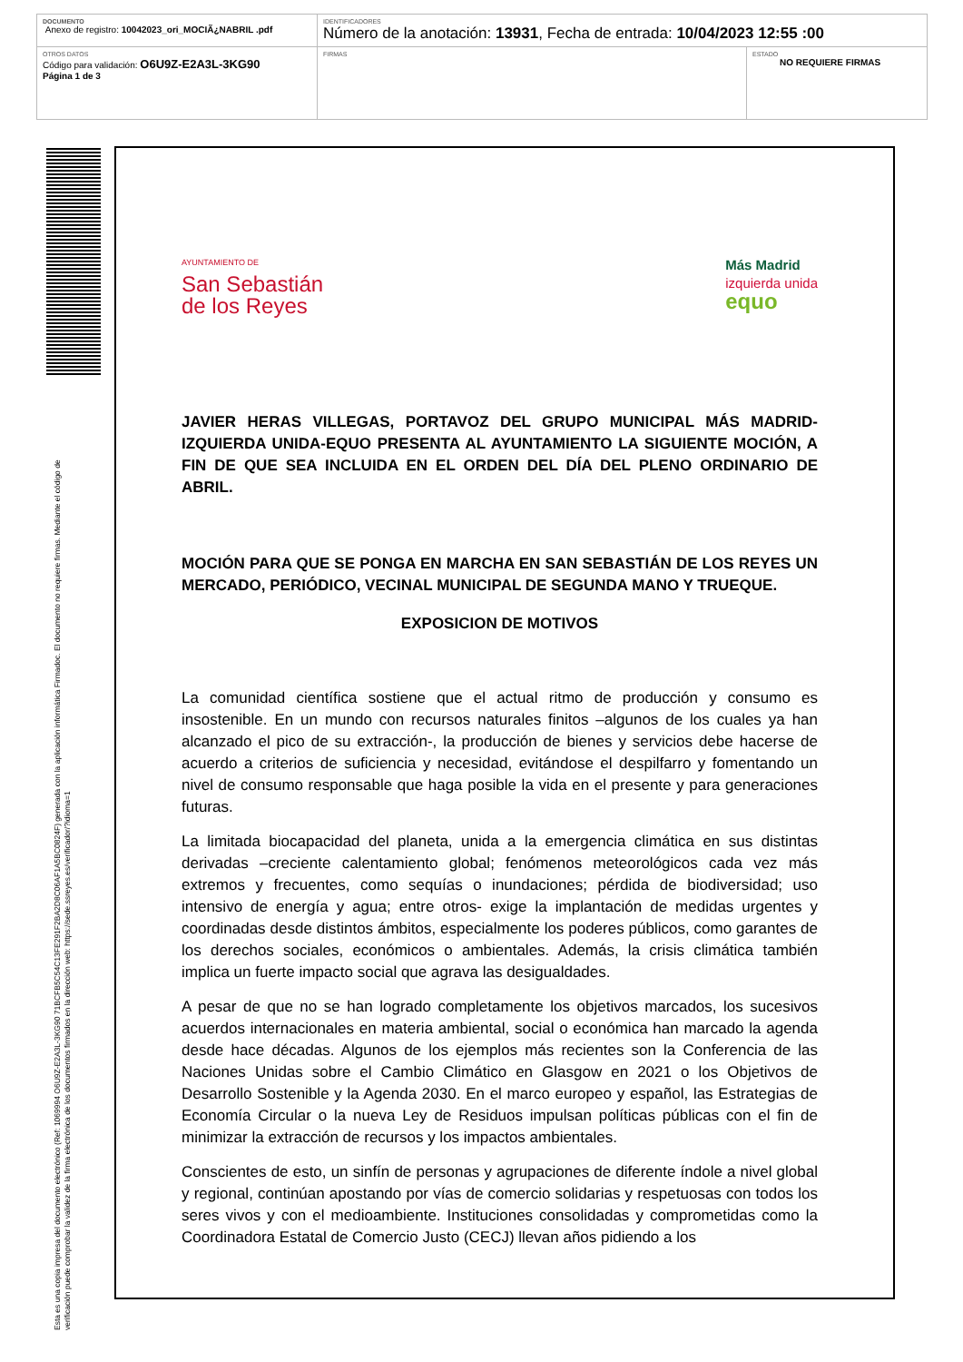| DOCUMENTO Anexo de registro: 10042023_ori_MOCIÃ¿NABRIL .pdf | IDENTIFICADORES Número de la anotación: 13931 , Fecha de entrada: 10/04/2023 12:55 :00 | |
| OTROS DATOS Código para validación: O6U9Z-E2A3L-3KG90 Página 1 de 3 | FIRMAS | ESTADO NO REQUIERE FIRMAS |
Esta es una copia impresa del documento electrónico (Ref: 1069994 O6U9Z-E2A3L-3KG90 71BCFB5C54C13FE291F2BA2D8C06AF1A5BC0824F) generada con la aplicación informática Firmadoc. El documento no requiere firmas. Mediante el código de
verificación puede comprobar la validez de la firma electrónica de los documentos firmados en la dirección web: https://sede.ssreyes.es/verificador/?idioma=1
AYUNTAMIENTO DE
San Sebastián
de los Reyes
Más Madrid
izquierda unida
equo
JAVIER HERAS VILLEGAS, PORTAVOZ DEL GRUPO MUNICIPAL MÁS MADRID-IZQUIERDA UNIDA-EQUO PRESENTA AL AYUNTAMIENTO LA SIGUIENTE MOCIÓN, A FIN DE QUE SEA INCLUIDA EN EL ORDEN DEL DÍA DEL PLENO ORDINARIO DE ABRIL.
MOCIÓN PARA QUE SE PONGA EN MARCHA EN SAN SEBASTIÁN DE LOS REYES UN MERCADO, PERIÓDICO, VECINAL MUNICIPAL DE SEGUNDA MANO Y TRUEQUE.
EXPOSICION DE MOTIVOS
La comunidad científica sostiene que el actual ritmo de producción y consumo es insostenible. En un mundo con recursos naturales finitos –algunos de los cuales ya han alcanzado el pico de su extracción-, la producción de bienes y servicios debe hacerse de acuerdo a criterios de suficiencia y necesidad, evitándose el despilfarro y fomentando un nivel de consumo responsable que haga posible la vida en el presente y para generaciones futuras.
La limitada biocapacidad del planeta, unida a la emergencia climática en sus distintas derivadas –creciente calentamiento global; fenómenos meteorológicos cada vez más extremos y frecuentes, como sequías o inundaciones; pérdida de biodiversidad; uso intensivo de energía y agua; entre otros- exige la implantación de medidas urgentes y coordinadas desde distintos ámbitos, especialmente los poderes públicos, como garantes de los derechos sociales, económicos o ambientales. Además, la crisis climática también implica un fuerte impacto social que agrava las desigualdades.
A pesar de que no se han logrado completamente los objetivos marcados, los sucesivos acuerdos internacionales en materia ambiental, social o económica han marcado la agenda desde hace décadas. Algunos de los ejemplos más recientes son la Conferencia de las Naciones Unidas sobre el Cambio Climático en Glasgow en 2021 o los Objetivos de Desarrollo Sostenible y la Agenda 2030. En el marco europeo y español, las Estrategias de Economía Circular o la nueva Ley de Residuos impulsan políticas públicas con el fin de minimizar la extracción de recursos y los impactos ambientales.
Conscientes de esto, un sinfín de personas y agrupaciones de diferente índole a nivel global y regional, continúan apostando por vías de comercio solidarias y respetuosas con todos los seres vivos y con el medioambiente. Instituciones consolidadas y comprometidas como la Coordinadora Estatal de Comercio Justo (CECJ) llevan años pidiendo a los